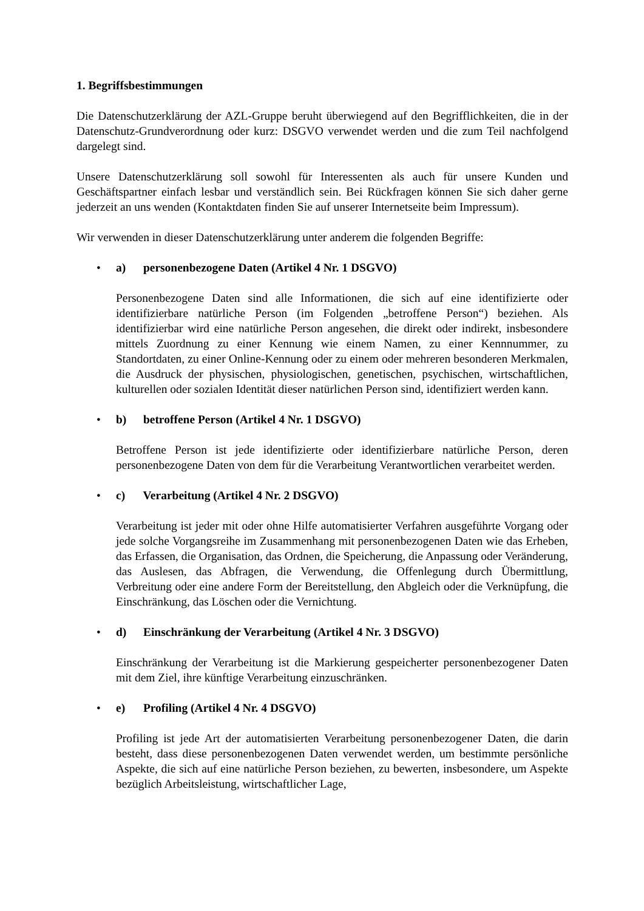1. Begriffsbestimmungen
Die Datenschutzerklärung der AZL-Gruppe beruht überwiegend auf den Begrifflichkeiten, die in der Datenschutz-Grundverordnung oder kurz: DSGVO verwendet werden und die zum Teil nachfolgend dargelegt sind.
Unsere Datenschutzerklärung soll sowohl für Interessenten als auch für unsere Kunden und Geschäftspartner einfach lesbar und verständlich sein. Bei Rückfragen können Sie sich daher gerne jederzeit an uns wenden (Kontaktdaten finden Sie auf unserer Internetseite beim Impressum).
Wir verwenden in dieser Datenschutzerklärung unter anderem die folgenden Begriffe:
• a) personenbezogene Daten (Artikel 4 Nr. 1 DSGVO)
Personenbezogene Daten sind alle Informationen, die sich auf eine identifizierte oder identifizierbare natürliche Person (im Folgenden „betroffene Person“) beziehen. Als identifizierbar wird eine natürliche Person angesehen, die direkt oder indirekt, insbesondere mittels Zuordnung zu einer Kennung wie einem Namen, zu einer Kennnummer, zu Standortdaten, zu einer Online-Kennung oder zu einem oder mehreren besonderen Merkmalen, die Ausdruck der physischen, physiologischen, genetischen, psychischen, wirtschaftlichen, kulturellen oder sozialen Identität dieser natürlichen Person sind, identifiziert werden kann.
• b) betroffene Person (Artikel 4 Nr. 1 DSGVO)
Betroffene Person ist jede identifizierte oder identifizierbare natürliche Person, deren personenbezogene Daten von dem für die Verarbeitung Verantwortlichen verarbeitet werden.
• c) Verarbeitung (Artikel 4 Nr. 2 DSGVO)
Verarbeitung ist jeder mit oder ohne Hilfe automatisierter Verfahren ausgeführte Vorgang oder jede solche Vorgangsreihe im Zusammenhang mit personenbezogenen Daten wie das Erheben, das Erfassen, die Organisation, das Ordnen, die Speicherung, die Anpassung oder Veränderung, das Auslesen, das Abfragen, die Verwendung, die Offenlegung durch Übermittlung, Verbreitung oder eine andere Form der Bereitstellung, den Abgleich oder die Verknüpfung, die Einschränkung, das Löschen oder die Vernichtung.
• d) Einschränkung der Verarbeitung (Artikel 4 Nr. 3 DSGVO)
Einschränkung der Verarbeitung ist die Markierung gespeicherter personenbezogener Daten mit dem Ziel, ihre künftige Verarbeitung einzuschränken.
• e) Profiling (Artikel 4 Nr. 4 DSGVO)
Profiling ist jede Art der automatisierten Verarbeitung personenbezogener Daten, die darin besteht, dass diese personenbezogenen Daten verwendet werden, um bestimmte persönliche Aspekte, die sich auf eine natürliche Person beziehen, zu bewerten, insbesondere, um Aspekte bezüglich Arbeitsleistung, wirtschaftlicher Lage,